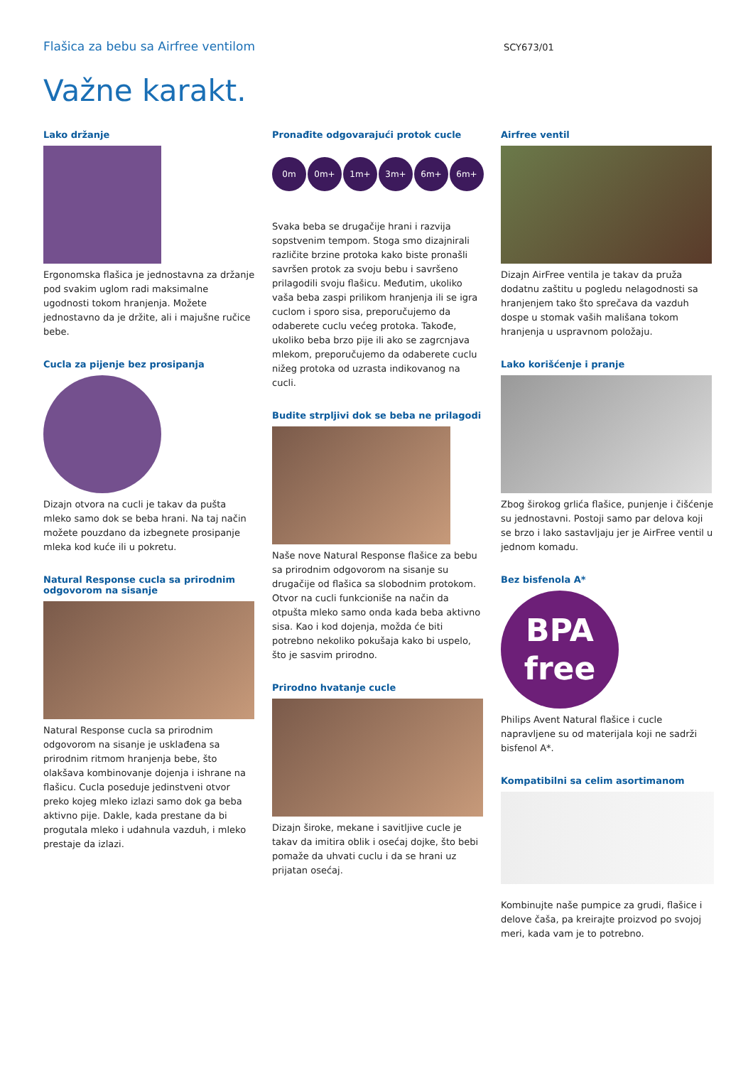Flašica za bebu sa Airfree ventilom
SCY673/01
Važne karakt.
Lako držanje
Ergonomska flašica je jednostavna za držanje pod svakim uglom radi maksimalne ugodnosti tokom hranjenja. Možete jednostavno da je držite, ali i majušne ručice bebe.
Cucla za pijenje bez prosipanja
Dizajn otvora na cucli je takav da pušta mleko samo dok se beba hrani. Na taj način možete pouzdano da izbegnete prosipanje mleka kod kuće ili u pokretu.
Natural Response cucla sa prirodnim odgovorom na sisanje
Natural Response cucla sa prirodnim odgovorom na sisanje je usklađena sa prirodnim ritmom hranjenja bebe, što olakšava kombinovanje dojenja i ishrane na flašicu. Cucla poseduje jedinstveni otvor preko kojeg mleko izlazi samo dok ga beba aktivno pije. Dakle, kada prestane da bi progutala mleko i udahnula vazduh, i mleko prestaje da izlazi.
Pronađite odgovarajući protok cucle
0m 0m+ 1m+ 3m+ 6m+ 6m+
Svaka beba se drugačije hrani i razvija sopstvenim tempom. Stoga smo dizajnirali različite brzine protoka kako biste pronašli savršen protok za svoju bebu i savršeno prilagodili svoju flašicu. Međutim, ukoliko vaša beba zaspi prilikom hranjenja ili se igra cuclom i sporo sisa, preporučujemo da odaberete cuclu većeg protoka. Takođe, ukoliko beba brzo pije ili ako se zagrcnjava mlekom, preporučujemo da odaberete cuclu nižeg protoka od uzrasta indikovanog na cucli.
Budite strpljivi dok se beba ne prilagodi
Naše nove Natural Response flašice za bebu sa prirodnim odgovorom na sisanje su drugačije od flašica sa slobodnim protokom.
Otvor na cucli funkcioniše na način da otpušta mleko samo onda kada beba aktivno sisa. Kao i kod dojenja, možda će biti potrebno nekoliko pokušaja kako bi uspelo, što je sasvim prirodno.
Prirodno hvatanje cucle
Dizajn široke, mekane i savitljive cucle je takav da imitira oblik i osećaj dojke, što bebi pomaže da uhvati cuclu i da se hrani uz prijatan osećaj.
Airfree ventil
Dizajn AirFree ventila je takav da pruža dodatnu zaštitu u pogledu nelagodnosti sa hranjenjem tako što sprečava da vazduh dospe u stomak vaših mališana tokom hranjenja u uspravnom položaju.
Lako korišćenje i pranje
Zbog širokog grlića flašice, punjenje i čišćenje su jednostavni. Postoji samo par delova koji se brzo i lako sastavljaju jer je AirFree ventil u jednom komadu.
Bez bisfenola A*
BPA
free
Philips Avent Natural flašice i cucle napravljene su od materijala koji ne sadrži bisfenol A*.
Kompatibilni sa celim asortimanom
Kombinujte naše pumpice za grudi, flašice i delove čaša, pa kreirajte proizvod po svojoj meri, kada vam je to potrebno.